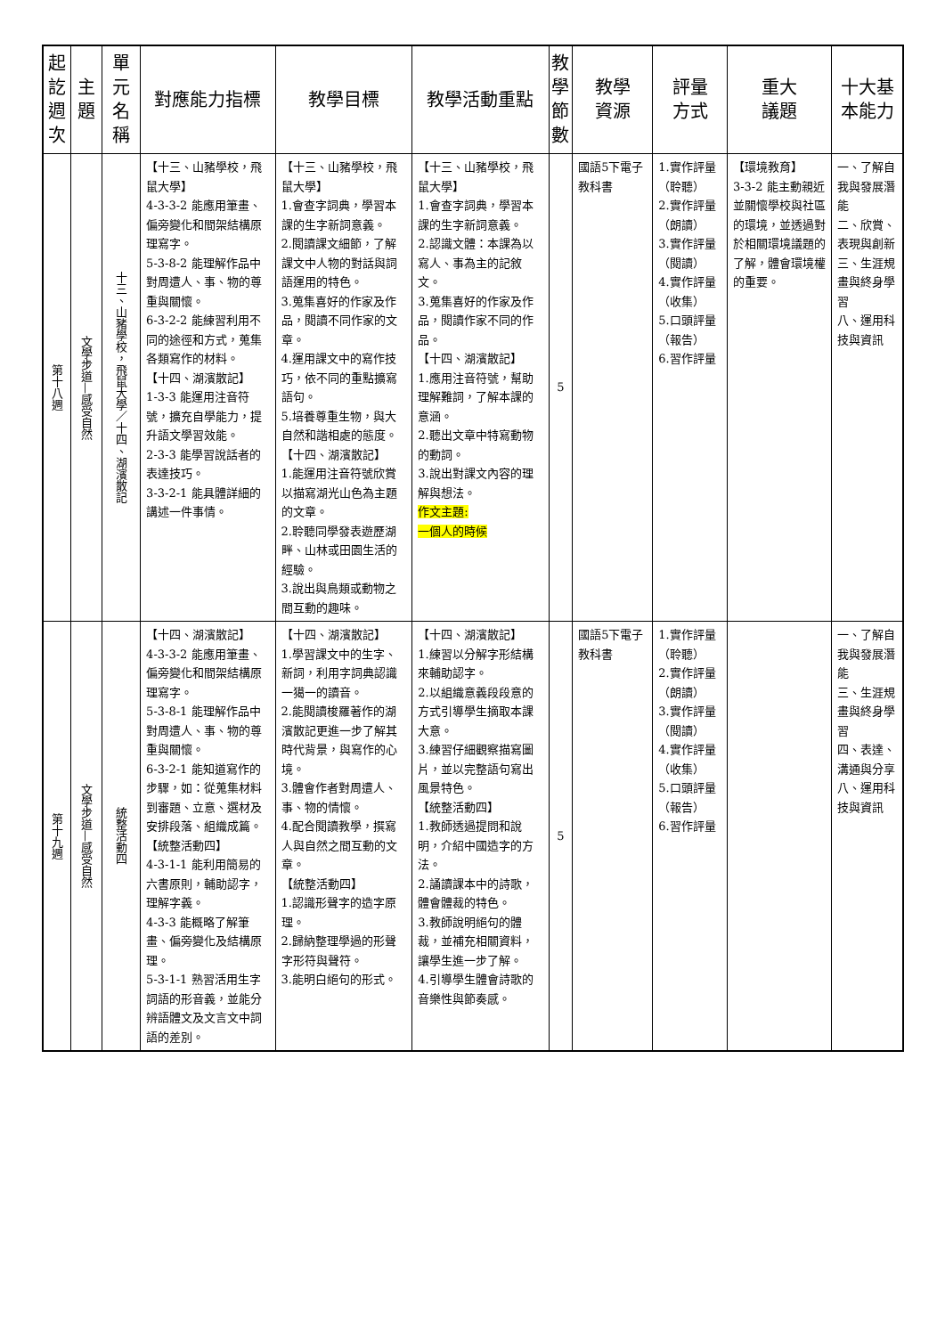| 起訖週次 | 主題 | 單元名稱 | 對應能力指標 | 教學目標 | 教學活動重點 | 教學節數 | 教學 資源 | 評量 方式 | 重大 議題 | 十大基本能力 |
| --- | --- | --- | --- | --- | --- | --- | --- | --- | --- | --- |
| 第十八週 | 文學步道—感受自然 | 十三、山豬學校，飛鼠大學／十四、湖濱散記 | 【十三、山豬學校，飛鼠大學】 4-3-3-2 能應用筆畫、偏旁變化和間架結構原理寫字。 5-3-8-2 能理解作品中對周遭人、事、物的尊重與關懷。 6-3-2-2 能練習利用不同的途徑和方式，蒐集各類寫作的材料。 【十四、湖濱散記】 1-3-3 能運用注音符號，擴充自學能力，提升語文學習效能。 2-3-3 能學習說話者的表達技巧。 3-3-2-1 能具體詳細的講述一件事情。 | 【十三、山豬學校，飛鼠大學】 1.會查字詞典，學習本課的生字新詞意義。 2.閱讀課文細節，了解課文中人物的對話與詞語運用的特色。 3.蒐集喜好的作家及作品，閱讀不同作家的文章。 4.運用課文中的寫作技巧，依不同的重點擴寫語句。 5.培養尊重生物，與大自然和諧相處的態度。 【十四、湖濱散記】 1.能運用注音符號欣賞以描寫湖光山色為主題的文章。 2.聆聽同學發表遊歷湖畔、山林或田園生活的經驗。 3.說出與鳥類或動物之間互動的趣味。 | 【十三、山豬學校，飛鼠大學】 1.會查字詞典，學習本課的生字新詞意義。 2.認識文體：本課為以寫人、事為主的記敘文。 3.蒐集喜好的作家及作品，閱讀作家不同的作品。 【十四、湖濱散記】 1.應用注音符號，幫助理解難詞，了解本課的意涵。 2.聽出文章中特寫動物的動詞。 3.說出對課文內容的理解與想法。 作文主題: 一個人的時候 | 5 | 國語5下電子教科書 | 1.實作評量（聆聽） 2.實作評量（朗讀） 3.實作評量（閱讀） 4.實作評量（收集） 5.口頭評量（報告） 6.習作評量 | 【環境教育】 3-3-2 能主動親近並關懷學校與社區的環境，並透過對於相關環境議題的了解，體會環境權的重要。 | 一、了解自我與發展潛能 二、欣賞、表現與創新 三、生涯規畫與終身學習 八、運用科技與資訊 |
| 第十九週 | 文學步道—感受自然 | 統整活動四 | 【十四、湖濱散記】 4-3-3-2 能應用筆畫、偏旁變化和間架結構原理寫字。 5-3-8-1 能理解作品中對周遭人、事、物的尊重與關懷。 6-3-2-1 能知道寫作的步驟，如：從蒐集材料到審題、立意、選材及安排段落、組織成篇。 【統整活動四】 4-3-1-1 能利用簡易的六書原則，輔助認字，理解字義。 4-3-3 能概略了解筆畫、偏旁變化及結構原理。 5-3-1-1 熟習活用生字詞語的形音義，並能分辨語體文及文言文中詞語的差別。 | 【十四、湖濱散記】 1.學習課文中的生字、新詞，利用字詞典認識一獦一的讀音。 2.能閱讀梭羅著作的湖濱散記更進一步了解其時代背景，與寫作的心境。 3.體會作者對周遭人、事、物的情懷。 4.配合閱讀教學，撰寫人與自然之間互動的文章。 【統整活動四】 1.認識形聲字的造字原理。 2.歸納整理學過的形聲字形符與聲符。 3.能明白絕句的形式。 | 【十四、湖濱散記】 1.練習以分解字形結構來輔助認字。 2.以組織意義段段意的方式引導學生摘取本課大意。 3.練習仔細觀察描寫圖片，並以完整語句寫出風景特色。 【統整活動四】 1.教師透過提問和說明，介紹中國造字的方法。 2.誦讀課本中的詩歌，體會體裁的特色。 3.教師說明絕句的體裁，並補充相關資料，讓學生進一步了解。 4.引導學生體會詩歌的音樂性與節奏感。 | 5 | 國語5下電子教科書 | 1.實作評量（聆聽） 2.實作評量（朗讀） 3.實作評量（閱讀） 4.實作評量（收集） 5.口頭評量（報告） 6.習作評量 | | 一、了解自我與發展潛能 三、生涯規畫與終身學習 四、表達、溝通與分享 八、運用科技與資訊 |